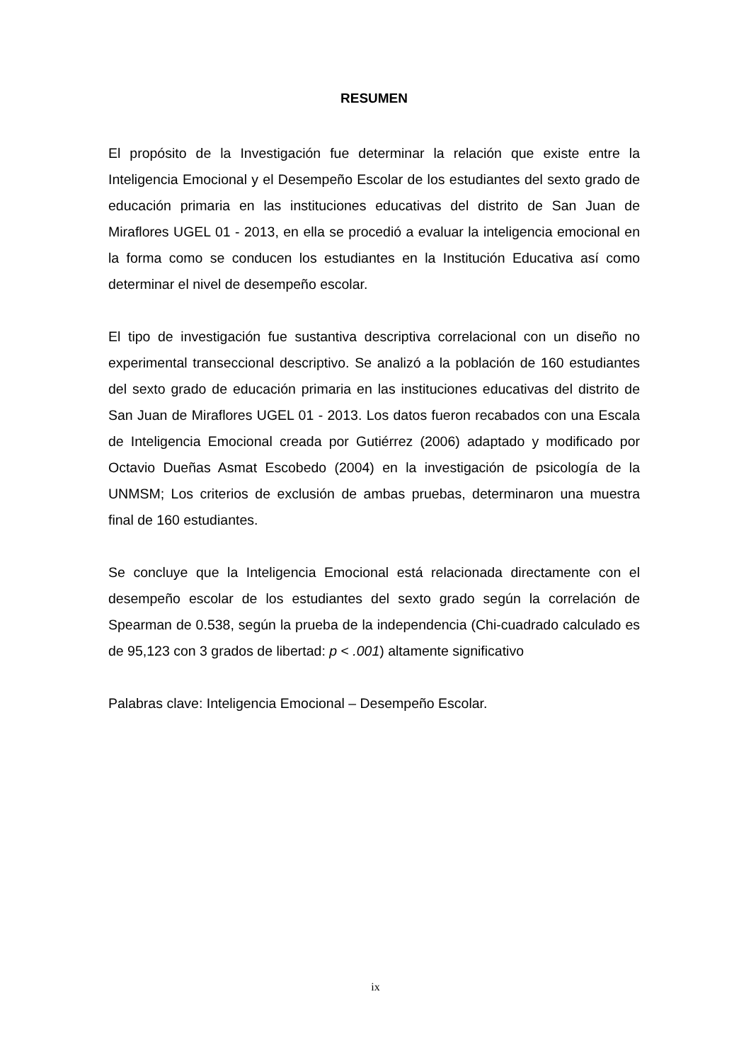RESUMEN
El propósito de la Investigación fue determinar la relación que existe entre la Inteligencia Emocional y el Desempeño Escolar de los estudiantes del sexto grado de educación primaria en las instituciones educativas del distrito de San Juan de Miraflores UGEL 01 - 2013, en ella se procedió a evaluar la inteligencia emocional en la forma como se conducen los estudiantes en la Institución Educativa así como determinar el nivel de desempeño escolar.
El tipo de investigación fue sustantiva descriptiva correlacional con un diseño no experimental transeccional descriptivo. Se analizó a la población de 160 estudiantes del sexto grado de educación primaria en las instituciones educativas del distrito de San Juan de Miraflores UGEL 01 - 2013. Los datos fueron recabados con una Escala de Inteligencia Emocional creada por Gutiérrez (2006) adaptado y modificado por Octavio Dueñas Asmat Escobedo (2004) en la investigación de psicología de la UNMSM; Los criterios de exclusión de ambas pruebas, determinaron una muestra final de 160 estudiantes.
Se concluye que la Inteligencia Emocional está relacionada directamente con el desempeño escolar de los estudiantes del sexto grado según la correlación de Spearman de 0.538, según la prueba de la independencia (Chi-cuadrado calculado es de 95,123 con 3 grados de libertad: p < .001) altamente significativo
Palabras clave: Inteligencia Emocional – Desempeño Escolar.
ix